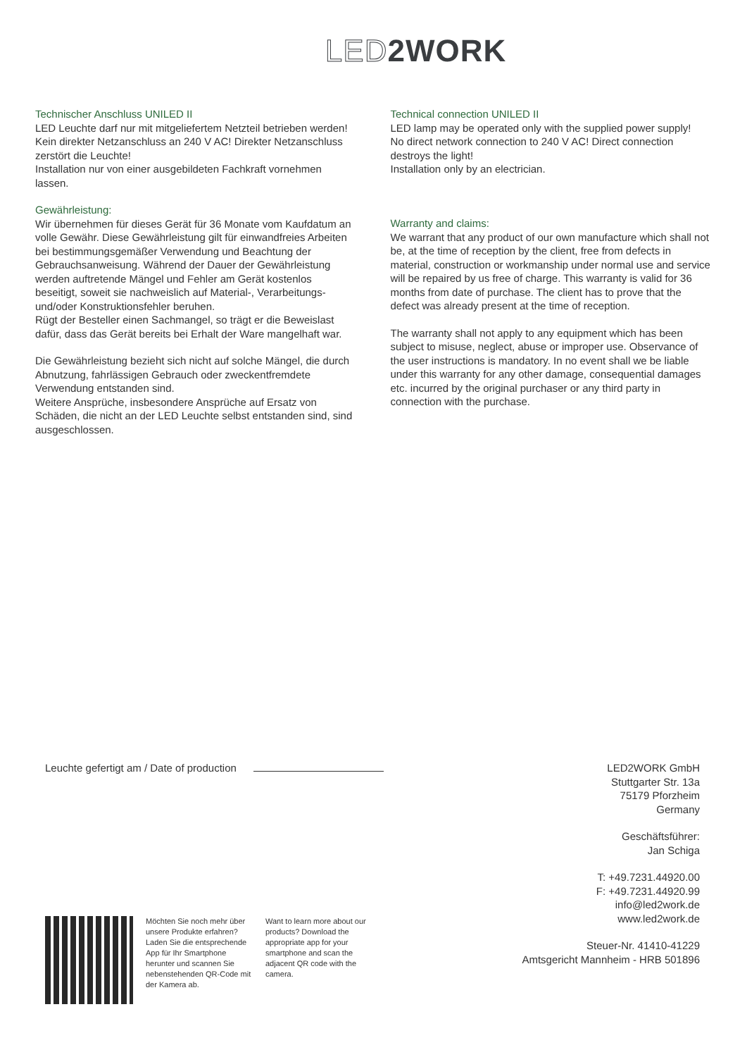LED2WORK
Technischer Anschluss UNILED II
LED Leuchte darf nur mit mitgeliefertem Netzteil betrieben werden!
Kein direkter Netzanschluss an 240 V AC! Direkter Netzanschluss zerstört die Leuchte!
Installation nur von einer ausgebildeten Fachkraft vornehmen lassen.
Gewährleistung:
Wir übernehmen für dieses Gerät für 36 Monate vom Kaufdatum an volle Gewähr. Diese Gewährleistung gilt für einwandfreies Arbeiten bei bestimmungsgemäßer Verwendung und Beachtung der Gebrauchsanweisung. Während der Dauer der Gewährleistung werden auftretende Mängel und Fehler am Gerät kostenlos beseitigt, soweit sie nachweislich auf Material-, Verarbeitungs- und/oder Konstruktionsfehler beruhen.
Rügt der Besteller einen Sachmangel, so trägt er die Beweislast dafür, dass das Gerät bereits bei Erhalt der Ware mangelhaft war.
Die Gewährleistung bezieht sich nicht auf solche Mängel, die durch Abnutzung, fahrlässigen Gebrauch oder zweckentfremdete Verwendung entstanden sind.
Weitere Ansprüche, insbesondere Ansprüche auf Ersatz von Schäden, die nicht an der LED Leuchte selbst entstanden sind, sind ausgeschlossen.
Technical connection UNILED II
LED lamp may be operated only with the supplied power supply!
No direct network connection to 240 V AC! Direct connection destroys the light!
Installation only by an electrician.
Warranty and claims:
We warrant that any product of our own manufacture which shall not be, at the time of reception by the client, free from defects in material, construction or workmanship under normal use and service will be repaired by us free of charge. This warranty is valid for 36 months from date of purchase. The client has to prove that the defect was already present at the time of reception.
The warranty shall not apply to any equipment which has been subject to misuse, neglect, abuse or improper use. Observance of the user instructions is mandatory. In no event shall we be liable under this warranty for any other damage, consequential damages etc. incurred by the original purchaser or any third party in connection with the purchase.
Leuchte gefertigt am / Date of production
LED2WORK GmbH
Stuttgarter Str. 13a
75179 Pforzheim
Germany
Geschäftsführer:
Jan Schiga
T: +49.7231.44920.00
F: +49.7231.44920.99
info@led2work.de
www.led2work.de
Steuer-Nr. 41410-41229
Amtsgericht Mannheim - HRB 501896
Möchten Sie noch mehr über unsere Produkte erfahren? Laden Sie die entsprechende App für Ihr Smartphone herunter und scannen Sie nebenstehenden QR-Code mit der Kamera ab.
Want to learn more about our products? Download the appropriate app for your smartphone and scan the adjacent QR code with the camera.